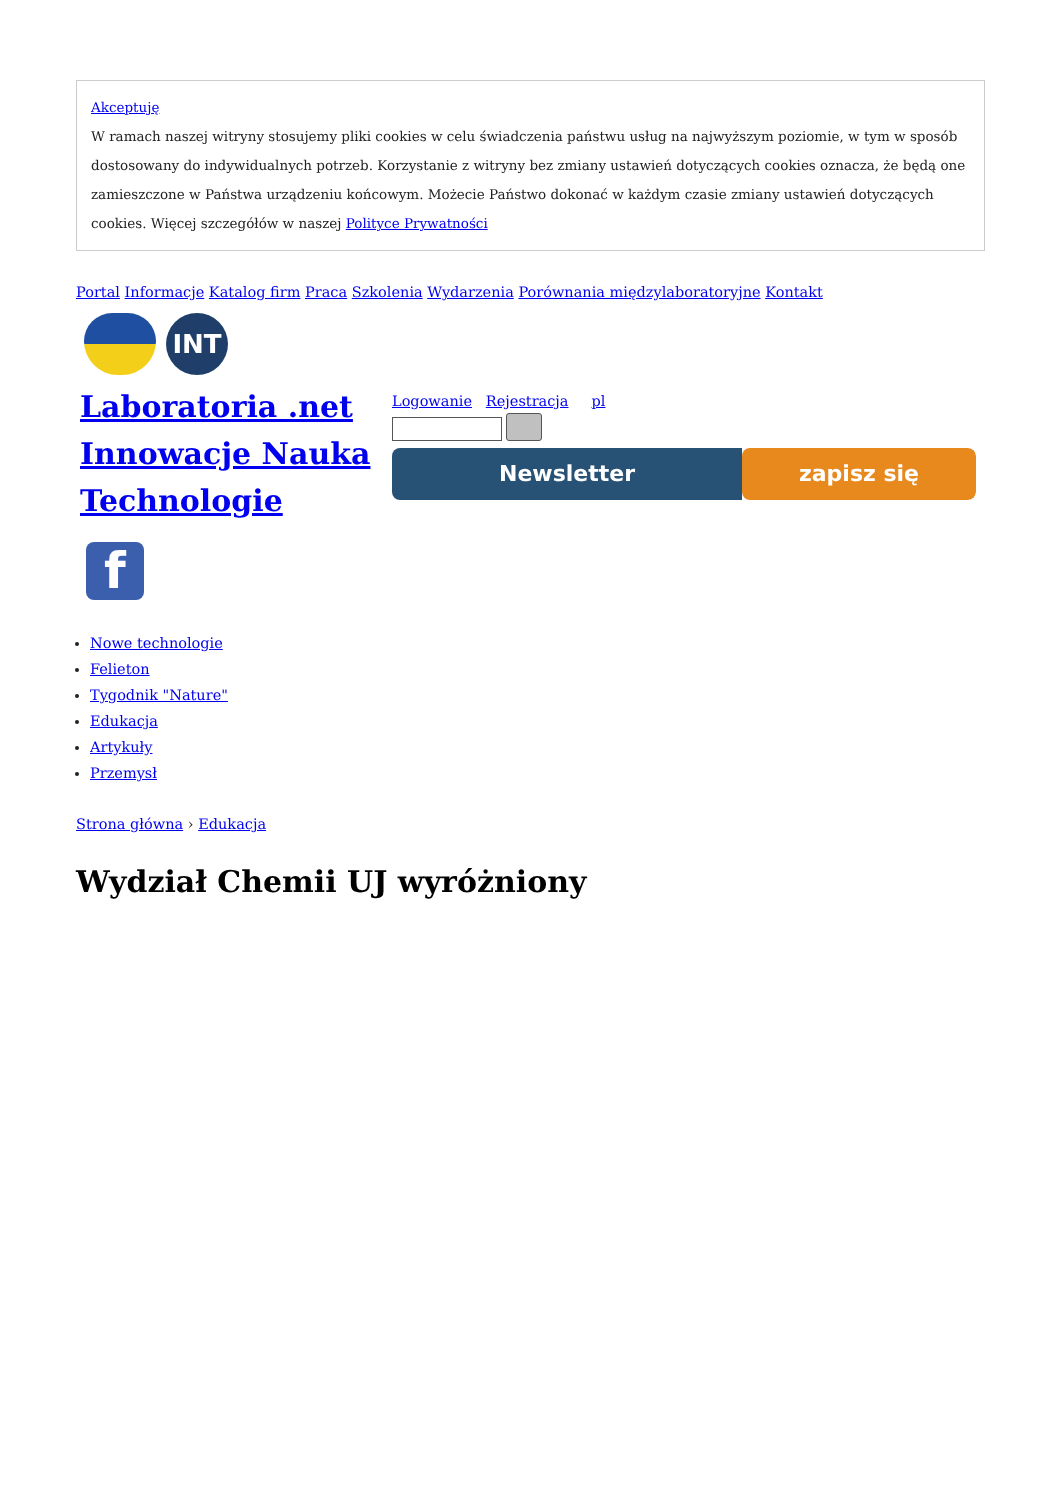Akceptuję
W ramach naszej witryny stosujemy pliki cookies w celu świadczenia państwu usług na najwyższym poziomie, w tym w sposób dostosowany do indywidualnych potrzeb. Korzystanie z witryny bez zmiany ustawień dotyczących cookies oznacza, że będą one zamieszczone w Państwa urządzeniu końcowym. Możecie Państwo dokonać w każdym czasie zmiany ustawień dotyczących cookies. Więcej szczegółów w naszej Polityce Prywatności
Portal Informacje Katalog firm Praca Szkolenia Wydarzenia Porównania międzylaboratoryjne Kontakt
INT
Laboratoria .net Innowacje Nauka Technologie
f
Logowanie Rejestracja pl
Newsletter zapisz się
Nowe technologie
Felieton
Tygodnik "Nature"
Edukacja
Artykuły
Przemysł
Strona główna › Edukacja
Wydział Chemii UJ wyróżniony